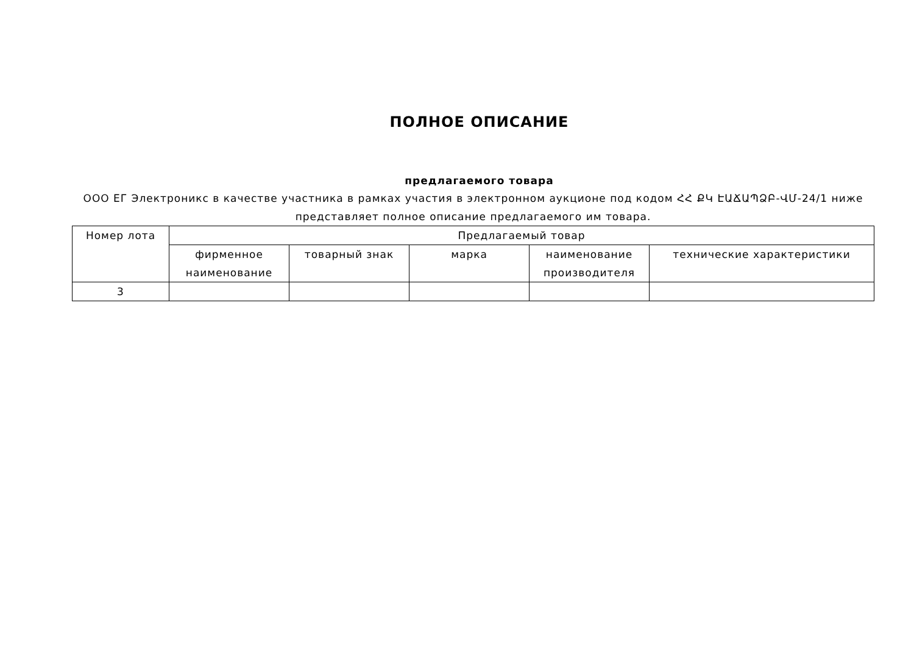ПОЛНОЕ ОПИСАНИЕ
предлагаемого товара
ООО ЕГ Электроникс в качестве участника в рамках участия в электронном аукционе под кодом ՀՀ ՔԿ ԷԱՃԱՊՁԲ-ՎՄ-24/1 ниже представляет полное описание предлагаемого им товара.
| Номер лота | Предлагаемый товар | | | | |
| --- | --- | --- | --- | --- | --- |
| | фирменное наименование | товарный знак | марка | наименование производителя | технические характеристики |
| 3 | | | | | |